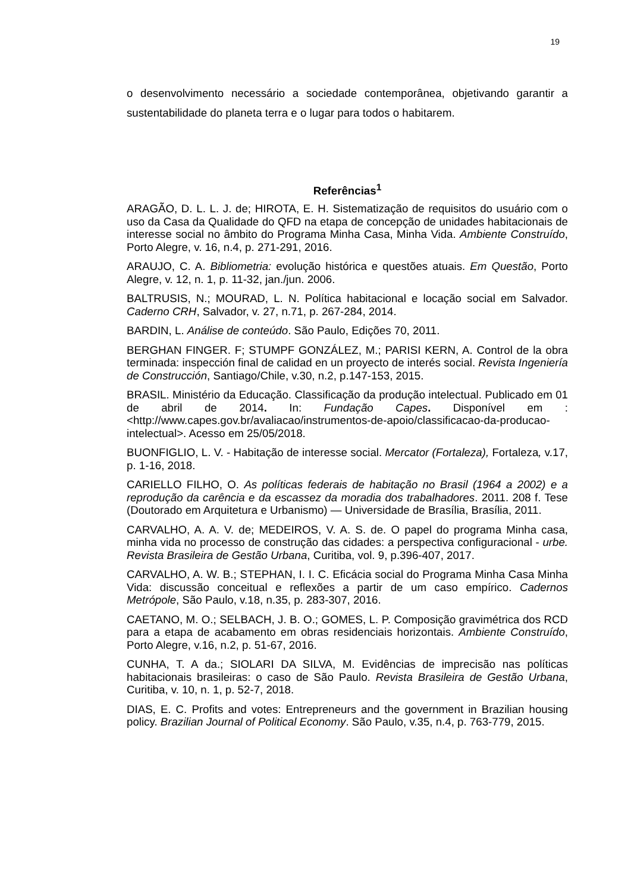19
o desenvolvimento necessário a sociedade contemporânea, objetivando garantir a sustentabilidade do planeta terra e o lugar para todos o habitarem.
Referências<sup>1</sup>
ARAGÃO, D. L. L. J. de; HIROTA, E. H. Sistematização de requisitos do usuário com o uso da Casa da Qualidade do QFD na etapa de concepção de unidades habitacionais de interesse social no âmbito do Programa Minha Casa, Minha Vida. Ambiente Construído, Porto Alegre, v. 16, n.4, p. 271-291, 2016.
ARAUJO, C. A. Bibliometria: evolução histórica e questões atuais. Em Questão, Porto Alegre, v. 12, n. 1, p. 11-32, jan./jun. 2006.
BALTRUSIS, N.; MOURAD, L. N. Política habitacional e locação social em Salvador. Caderno CRH, Salvador, v. 27, n.71, p. 267-284, 2014.
BARDIN, L. Análise de conteúdo. São Paulo, Edições 70, 2011.
BERGHAN FINGER. F; STUMPF GONZÁLEZ, M.; PARISI KERN, A. Control de la obra terminada: inspección final de calidad en un proyecto de interés social. Revista Ingeniería de Construcción, Santiago/Chile, v.30, n.2, p.147-153, 2015.
BRASIL. Ministério da Educação. Classificação da produção intelectual. Publicado em 01 de abril de 2014. In: Fundação Capes. Disponível em : <http://www.capes.gov.br/avaliacao/instrumentos-de-apoio/classificacao-da-producao-intelectual>. Acesso em 25/05/2018.
BUONFIGLIO, L. V. - Habitação de interesse social. Mercator (Fortaleza), Fortaleza, v.17, p. 1-16, 2018.
CARIELLO FILHO, O. As políticas federais de habitação no Brasil (1964 a 2002) e a reprodução da carência e da escassez da moradia dos trabalhadores. 2011. 208 f. Tese (Doutorado em Arquitetura e Urbanismo) — Universidade de Brasília, Brasília, 2011.
CARVALHO, A. A. V. de; MEDEIROS, V. A. S. de. O papel do programa Minha casa, minha vida no processo de construção das cidades: a perspectiva configuracional - urbe. Revista Brasileira de Gestão Urbana, Curitiba, vol. 9, p.396-407, 2017.
CARVALHO, A. W. B.; STEPHAN, I. I. C. Eficácia social do Programa Minha Casa Minha Vida: discussão conceitual e reflexões a partir de um caso empírico. Cadernos Metrópole, São Paulo, v.18, n.35, p. 283-307, 2016.
CAETANO, M. O.; SELBACH, J. B. O.; GOMES, L. P. Composição gravimétrica dos RCD para a etapa de acabamento em obras residenciais horizontais. Ambiente Construído, Porto Alegre, v.16, n.2, p. 51-67, 2016.
CUNHA, T. A da.; SIOLARI DA SILVA, M. Evidências de imprecisão nas políticas habitacionais brasileiras: o caso de São Paulo. Revista Brasileira de Gestão Urbana, Curitiba, v. 10, n. 1, p. 52-7, 2018.
DIAS, E. C. Profits and votes: Entrepreneurs and the government in Brazilian housing policy. Brazilian Journal of Political Economy. São Paulo, v.35, n.4, p. 763-779, 2015.